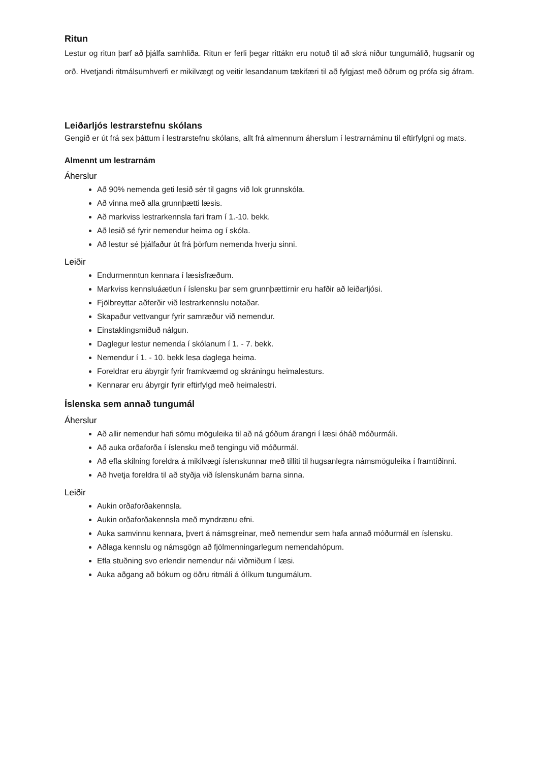Ritun
Lestur og ritun þarf að þjálfa samhliða. Ritun er ferli þegar rittákn eru notuð til að skrá niður tungumálið, hugsanir og orð. Hvetjandi ritmálsumhverfi er mikilvægt og veitir lesandanum tækifæri til að fylgjast með öðrum og prófa sig áfram.
Leiðarljós lestrarstefnu skólans
Gengið er út frá sex þáttum í lestrarstefnu skólans, allt frá almennum áherslum í lestrarnáminu til eftirfylgni og mats.
Almennt um lestrarnám
Áherslur
Að 90% nemenda geti lesið sér til gagns við lok grunnskóla.
Að vinna með alla grunnþætti læsis.
Að markviss lestrarkennsla fari fram í 1.-10. bekk.
Að lesið sé fyrir nemendur heima og í skóla.
Að lestur sé þjálfaður út frá þörfum nemenda hverju sinni.
Leiðir
Endurmenntun kennara í læsisfræðum.
Markviss kennsluáætlun í íslensku þar sem grunnþættirnir eru hafðir að leiðarljósi.
Fjölbreyttar aðferðir við lestrarkennslu notaðar.
Skapaður vettvangur fyrir samræður við nemendur.
Einstaklingsmiðuð nálgun.
Daglegur lestur nemenda í skólanum í 1. - 7. bekk.
Nemendur í 1. - 10. bekk lesa daglega heima.
Foreldrar eru ábyrgir fyrir framkvæmd og skráningu heimalesturs.
Kennarar eru ábyrgir fyrir eftirfylgd með heimalestri.
Íslenska sem annað tungumál
Áherslur
Að allir nemendur hafi sömu möguleika til að ná góðum árangri í læsi óháð móðurmáli.
Að auka orðaforða í íslensku með tengingu við móðurmál.
Að efla skilning foreldra á mikilvægi íslenskunnar með tilliti til hugsanlegra námsmöguleika í framtíðinni.
Að hvetja foreldra til að styðja við íslenskunám barna sinna.
Leiðir
Aukin orðaforðakennsla.
Aukin orðaforðakennsla með myndrænu efni.
Auka samvinnu kennara, þvert á námsgreinar, með nemendur sem hafa annað móðurmál en íslensku.
Aðlaga kennslu og námsgögn að fjölmenningarlegum nemendahópum.
Efla stuðning svo erlendir nemendur nái viðmiðum í læsi.
Auka aðgang að bókum og öðru ritmáli á ólíkum tungumálum.